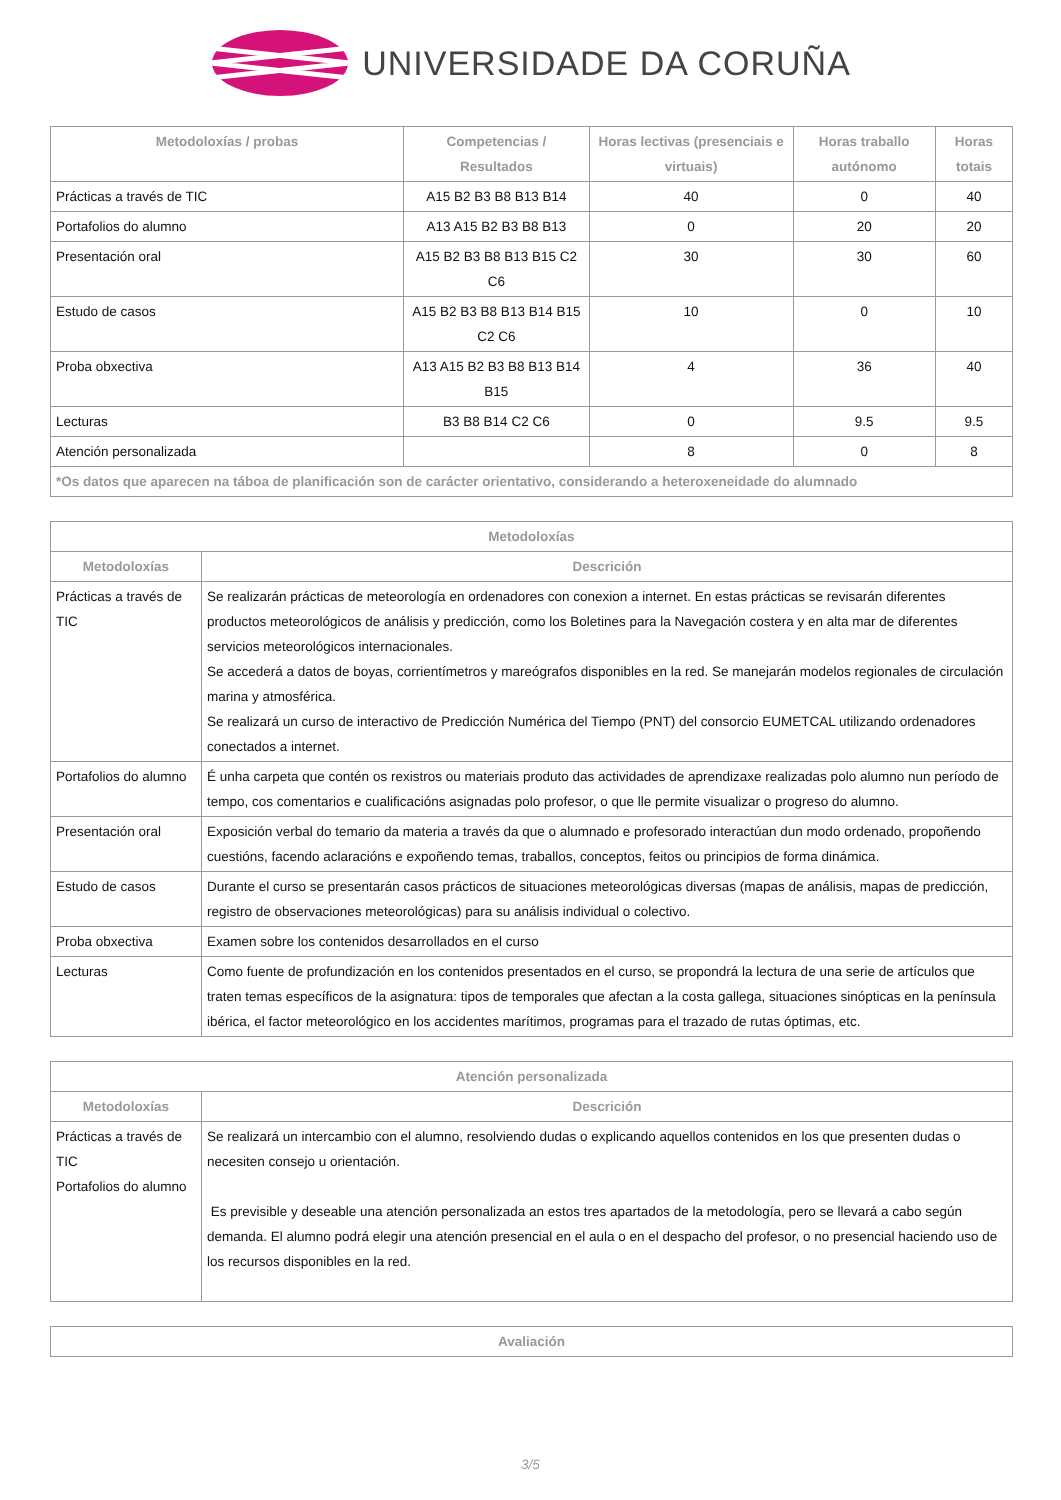UNIVERSIDADE DA CORUÑA
| Metodoloxías / probas | Competencias / Resultados | Horas lectivas (presenciais e virtuais) | Horas traballo autónomo | Horas totais |
| --- | --- | --- | --- | --- |
| Prácticas a través de TIC | A15 B2 B3 B8 B13 B14 | 40 | 0 | 40 |
| Portafolios do alumno | A13 A15 B2 B3 B8 B13 | 0 | 20 | 20 |
| Presentación oral | A15 B2 B3 B8 B13 B15 C2 C6 | 30 | 30 | 60 |
| Estudo de casos | A15 B2 B3 B8 B13 B14 B15 C2 C6 | 10 | 0 | 10 |
| Proba obxectiva | A13 A15 B2 B3 B8 B13 B14 B15 | 4 | 36 | 40 |
| Lecturas | B3 B8 B14 C2 C6 | 0 | 9.5 | 9.5 |
| Atención personalizada | | 8 | 0 | 8 |
| *Os datos que aparecen na táboa de planificación son de carácter orientativo, considerando a heteroxeneidade do alumnado | | | | |
| Metodoloxías | |
| --- | --- |
| Metodoloxías | Descrición |
| Prácticas a través de TIC | Se realizarán prácticas de meteorología en ordenadores con conexion a internet. En estas prácticas se revisarán diferentes productos meteorológicos de análisis y predicción, como los Boletines para la Navegación costera y en alta mar de diferentes servicios meteorológicos internacionales. Se accederá a datos de boyas, corrientímetros y mareógrafos disponibles en la red. Se manejarán modelos regionales de circulación marina y atmosférica. Se realizará un curso de interactivo de Predicción Numérica del Tiempo (PNT) del consorcio EUMETCAL utilizando ordenadores conectados a internet. |
| Portafolios do alumno | É unha carpeta que contén os rexistros ou materiais produto das actividades de aprendizaxe realizadas polo alumno nun período de tempo, cos comentarios e cualificacións asignadas polo profesor, o que lle permite visualizar o progreso do alumno. |
| Presentación oral | Exposición verbal do temario da materia a través da que o alumnado e profesorado interactúan dun modo ordenado, propoñendo cuestións, facendo aclaracións e expoñendo temas, traballos, conceptos, feitos ou principios de forma dinámica. |
| Estudo de casos | Durante el curso se presentarán casos prácticos de situaciones meteorológicas diversas (mapas de análisis, mapas de predicción, registro de observaciones meteorológicas) para su análisis individual o colectivo. |
| Proba obxectiva | Examen sobre los contenidos desarrollados en el curso |
| Lecturas | Como fuente de profundización en los contenidos presentados en el curso, se propondrá la lectura de una serie de artículos que traten temas específicos de la asignatura: tipos de temporales que afectan a la costa gallega, situaciones sinópticas en la península ibérica, el factor meteorológico en los accidentes marítimos, programas para el trazado de rutas óptimas, etc. |
| Atención personalizada | |
| --- | --- |
| Metodoloxías | Descrición |
| Prácticas a través de TIC Portafolios do alumno | Se realizará un intercambio con el alumno, resolviendo dudas o explicando aquellos contenidos en los que presenten dudas o necesiten consejo u orientación. Es previsible y deseable una atención personalizada an estos tres apartados de la metodología, pero se llevará a cabo según demanda. El alumno podrá elegir una atención presencial en el aula o en el despacho del profesor, o no presencial haciendo uso de los recursos disponibles en la red. |
| Avaliación |
| --- |
3/5